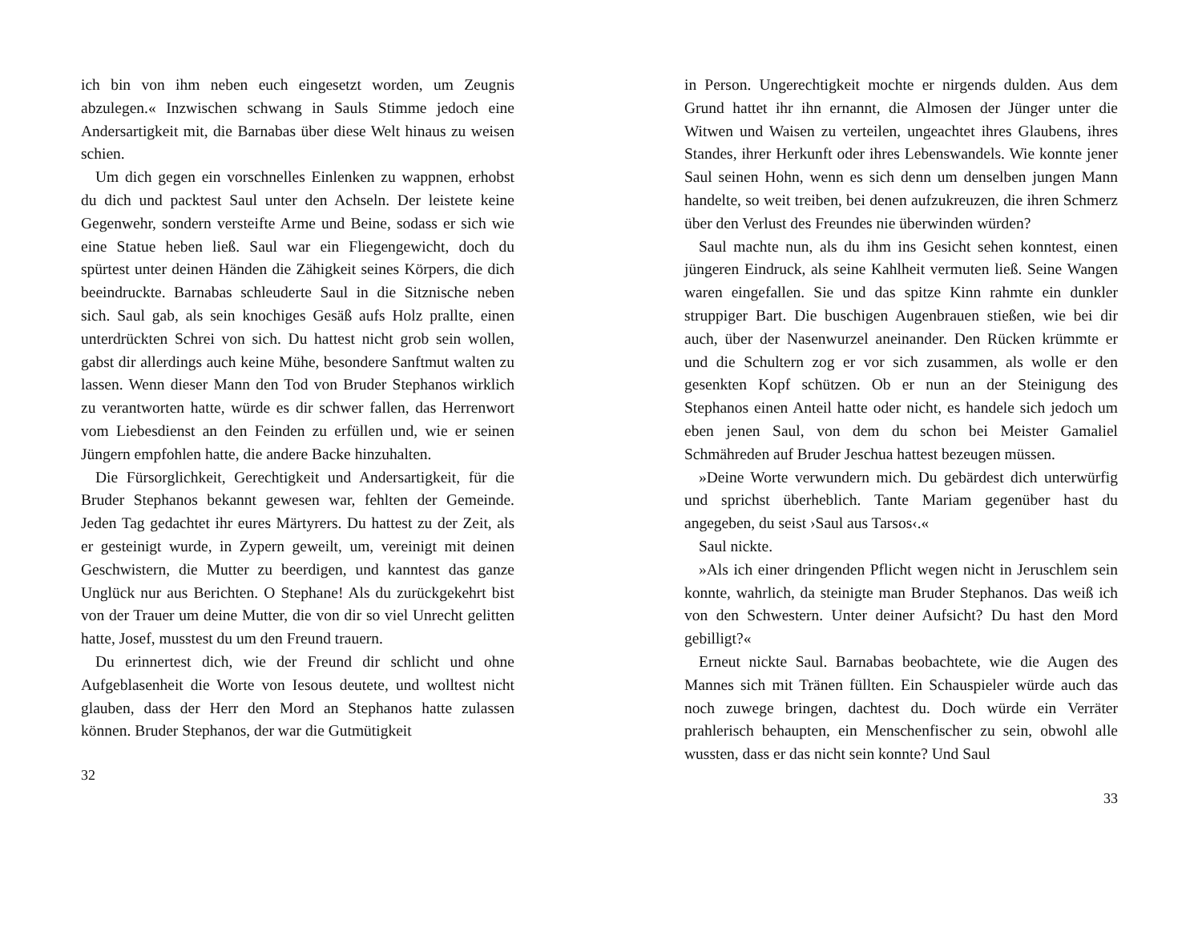ich bin von ihm neben euch eingesetzt worden, um Zeugnis abzulegen.« Inzwischen schwang in Sauls Stimme jedoch eine Andersartigkeit mit, die Barnabas über diese Welt hinaus zu weisen schien.
Um dich gegen ein vorschnelles Einlenken zu wappnen, erhobst du dich und packtest Saul unter den Achseln. Der leistete keine Gegenwehr, sondern versteifte Arme und Beine, sodass er sich wie eine Statue heben ließ. Saul war ein Fliegengewicht, doch du spürtest unter deinen Händen die Zähigkeit seines Körpers, die dich beeindruckte. Barnabas schleuderte Saul in die Sitznische neben sich. Saul gab, als sein knochiges Gesäß aufs Holz prallte, einen unterdrückten Schrei von sich. Du hattest nicht grob sein wollen, gabst dir allerdings auch keine Mühe, besondere Sanftmut walten zu lassen. Wenn dieser Mann den Tod von Bruder Stephanos wirklich zu verantworten hatte, würde es dir schwer fallen, das Herrenwort vom Liebesdienst an den Feinden zu erfüllen und, wie er seinen Jüngern empfohlen hatte, die andere Backe hinzuhalten.
Die Fürsorglichkeit, Gerechtigkeit und Andersartigkeit, für die Bruder Stephanos bekannt gewesen war, fehlten der Gemeinde. Jeden Tag gedachtet ihr eures Märtyrers. Du hattest zu der Zeit, als er gesteinigt wurde, in Zypern geweilt, um, vereinigt mit deinen Geschwistern, die Mutter zu beerdigen, und kanntest das ganze Unglück nur aus Berichten. O Stephane! Als du zurückgekehrt bist von der Trauer um deine Mutter, die von dir so viel Unrecht gelitten hatte, Josef, musstest du um den Freund trauern.
Du erinnertest dich, wie der Freund dir schlicht und ohne Aufgeblasenheit die Worte von Iesous deutete, und wolltest nicht glauben, dass der Herr den Mord an Stephanos hatte zulassen können. Bruder Stephanos, der war die Gutmütigkeit
32
in Person. Ungerechtigkeit mochte er nirgends dulden. Aus dem Grund hattet ihr ihn ernannt, die Almosen der Jünger unter die Witwen und Waisen zu verteilen, ungeachtet ihres Glaubens, ihres Standes, ihrer Herkunft oder ihres Lebenswandels. Wie konnte jener Saul seinen Hohn, wenn es sich denn um denselben jungen Mann handelte, so weit treiben, bei denen aufzukreuzen, die ihren Schmerz über den Verlust des Freundes nie überwinden würden?
Saul machte nun, als du ihm ins Gesicht sehen konntest, einen jüngeren Eindruck, als seine Kahlheit vermuten ließ. Seine Wangen waren eingefallen. Sie und das spitze Kinn rahmte ein dunkler struppiger Bart. Die buschigen Augenbrauen stießen, wie bei dir auch, über der Nasenwurzel aneinander. Den Rücken krümmte er und die Schultern zog er vor sich zusammen, als wolle er den gesenkten Kopf schützen. Ob er nun an der Steinigung des Stephanos einen Anteil hatte oder nicht, es handele sich jedoch um eben jenen Saul, von dem du schon bei Meister Gamaliel Schmähreden auf Bruder Jeschua hattest bezeugen müssen.
»Deine Worte verwundern mich. Du gebärdest dich unterwürfig und sprichst überheblich. Tante Mariam gegenüber hast du angegeben, du seist ›Saul aus Tarsos‹.«
Saul nickte.
»Als ich einer dringenden Pflicht wegen nicht in Jeruschlem sein konnte, wahrlich, da steinigte man Bruder Stephanos. Das weiß ich von den Schwestern. Unter deiner Aufsicht? Du hast den Mord gebilligt?«
Erneut nickte Saul. Barnabas beobachtete, wie die Augen des Mannes sich mit Tränen füllten. Ein Schauspieler würde auch das noch zuwege bringen, dachtest du. Doch würde ein Verräter prahlerisch behaupten, ein Menschenfischer zu sein, obwohl alle wussten, dass er das nicht sein konnte? Und Saul
33